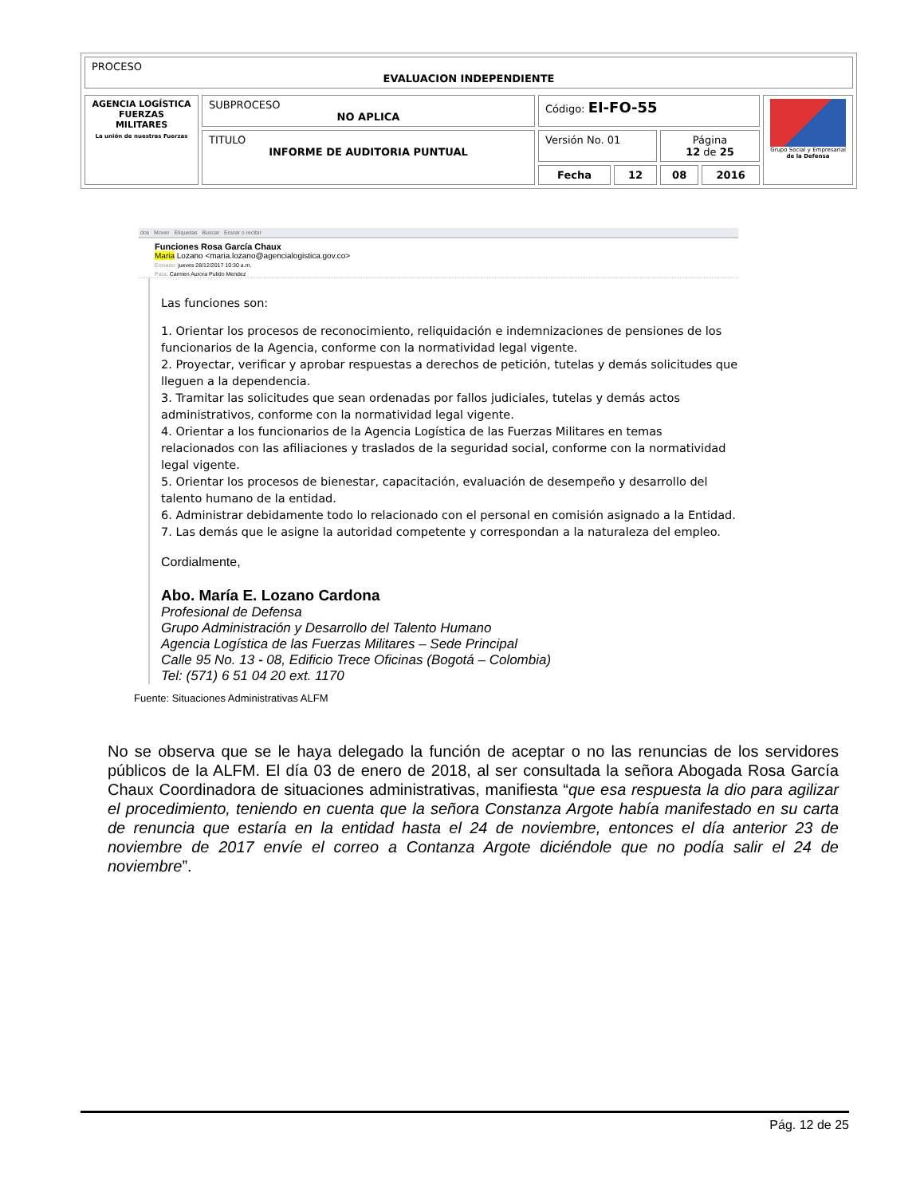| PROCESO EVALUACION INDEPENDIENTE |
| AGENCIA LOGÍSTICA FUERZAS MILITARES La unión de nuestras Fuerzas | SUBPROCESO NO APLICA | Código: EI-FO-55 | | | | Grupo Social y Empresarial de la Defensa |
| | TITULO INFORME DE AUDITORIA PUNTUAL | Versión No. 01 | | Página 12 de 25 | | |
| | | Fecha | 12 | 08 | 2016 | |
dos Mover Etiquetas Buscar Enviar o recibir
Funciones Rosa García Chaux
Maria Lozano <maria.lozano@agencialogistica.gov.co>
Enviado: jueves 28/12/2017 10:30 a.m.
Para: Carmen Aurora Pulido Mendez
Las funciones son:
1. Orientar los procesos de reconocimiento, reliquidación e indemnizaciones de pensiones de los funcionarios de la Agencia, conforme con la normatividad legal vigente.
2. Proyectar, verificar y aprobar respuestas a derechos de petición, tutelas y demás solicitudes que lleguen a la dependencia.
3. Tramitar las solicitudes que sean ordenadas por fallos judiciales, tutelas y demás actos administrativos, conforme con la normatividad legal vigente.
4. Orientar a los funcionarios de la Agencia Logística de las Fuerzas Militares en temas relacionados con las afiliaciones y traslados de la seguridad social, conforme con la normatividad legal vigente.
5. Orientar los procesos de bienestar, capacitación, evaluación de desempeño y desarrollo del talento humano de la entidad.
6. Administrar debidamente todo lo relacionado con el personal en comisión asignado a la Entidad.
7. Las demás que le asigne la autoridad competente y correspondan a la naturaleza del empleo.
Cordialmente,
Abo. María E. Lozano Cardona
Profesional de Defensa
Grupo Administración y Desarrollo del Talento Humano
Agencia Logística de las Fuerzas Militares – Sede Principal
Calle 95 No. 13 - 08, Edificio Trece Oficinas (Bogotá – Colombia)
Tel: (571) 6 51 04 20 ext. 1170
Fuente: Situaciones Administrativas ALFM
No se observa que se le haya delegado la función de aceptar o no las renuncias de los servidores públicos de la ALFM. El día 03 de enero de 2018, al ser consultada la señora Abogada Rosa García Chaux Coordinadora de situaciones administrativas, manifiesta “que esa respuesta la dio para agilizar el procedimiento, teniendo en cuenta que la señora Constanza Argote había manifestado en su carta de renuncia que estaría en la entidad hasta el 24 de noviembre, entonces el día anterior 23 de noviembre de 2017 envíe el correo a Contanza Argote diciéndole que no podía salir el 24 de noviembre”.
Pág. 12 de 25